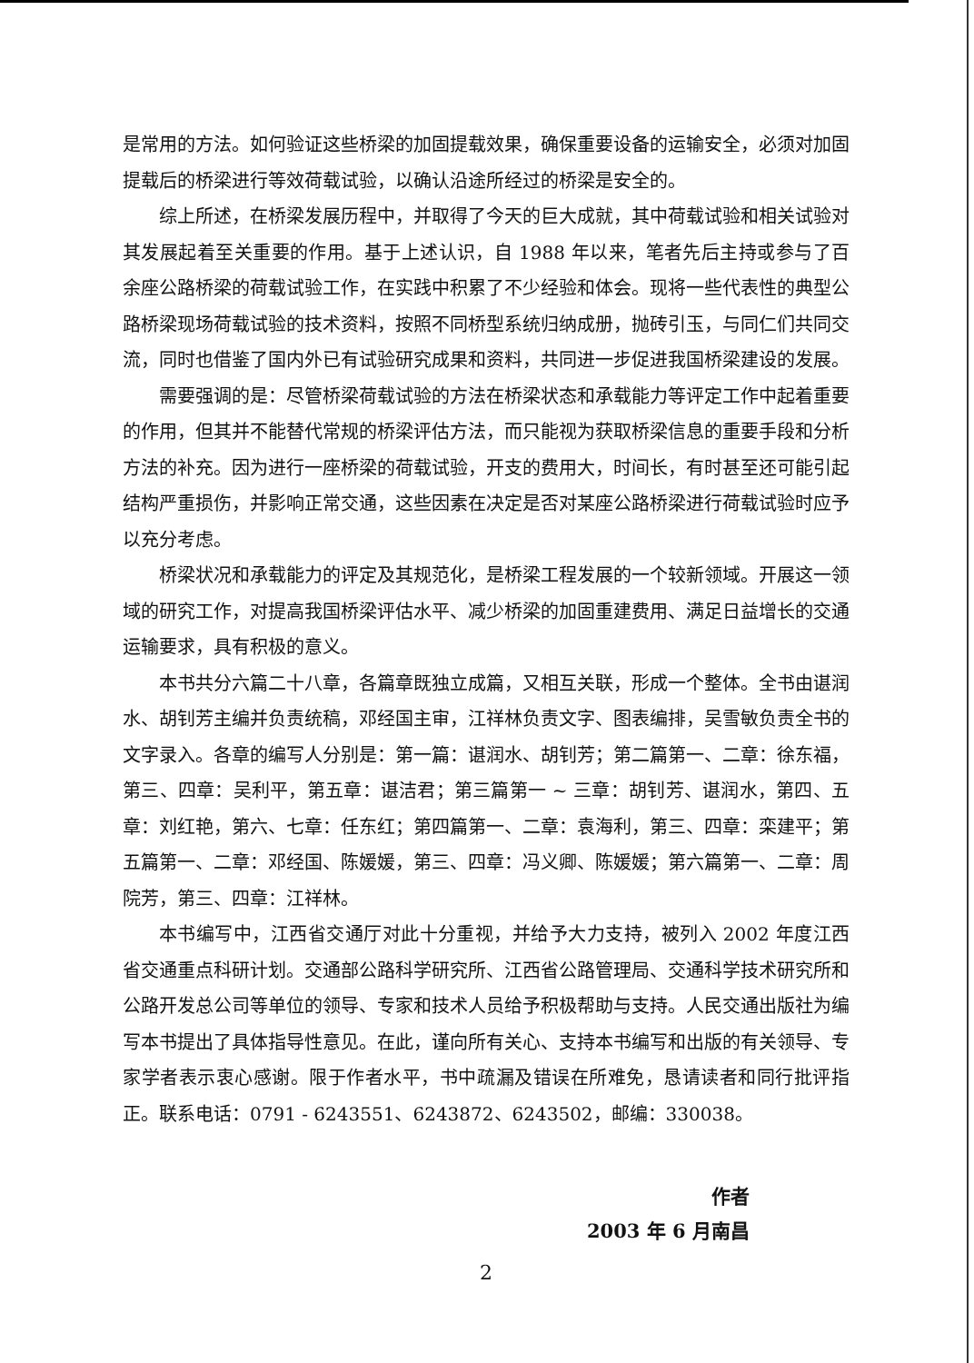是常用的方法。如何验证这些桥梁的加固提载效果，确保重要设备的运输安全，必须对加固提载后的桥梁进行等效荷载试验，以确认沿途所经过的桥梁是安全的。
综上所述，在桥梁发展历程中，并取得了今天的巨大成就，其中荷载试验和相关试验对其发展起着至关重要的作用。基于上述认识，自 1988 年以来，笔者先后主持或参与了百余座公路桥梁的荷载试验工作，在实践中积累了不少经验和体会。现将一些代表性的典型公路桥梁现场荷载试验的技术资料，按照不同桥型系统归纳成册，抛砖引玉，与同仁们共同交流，同时也借鉴了国内外已有试验研究成果和资料，共同进一步促进我国桥梁建设的发展。
需要强调的是：尽管桥梁荷载试验的方法在桥梁状态和承载能力等评定工作中起着重要的作用，但其并不能替代常规的桥梁评估方法，而只能视为获取桥梁信息的重要手段和分析方法的补充。因为进行一座桥梁的荷载试验，开支的费用大，时间长，有时甚至还可能引起结构严重损伤，并影响正常交通，这些因素在决定是否对某座公路桥梁进行荷载试验时应予以充分考虑。
桥梁状况和承载能力的评定及其规范化，是桥梁工程发展的一个较新领域。开展这一领域的研究工作，对提高我国桥梁评估水平、减少桥梁的加固重建费用、满足日益增长的交通运输要求，具有积极的意义。
本书共分六篇二十八章，各篇章既独立成篇，又相互关联，形成一个整体。全书由谌润水、胡钊芳主编并负责统稿，邓经国主审，江祥林负责文字、图表编排，吴雪敏负责全书的文字录入。各章的编写人分别是：第一篇：谌润水、胡钊芳；第二篇第一、二章：徐东福，第三、四章：吴利平，第五章：谌洁君；第三篇第一 ~ 三章：胡钊芳、谌润水，第四、五章：刘红艳，第六、七章：任东红；第四篇第一、二章：袁海利，第三、四章：栾建平；第五篇第一、二章：邓经国、陈媛媛，第三、四章：冯义卿、陈媛媛；第六篇第一、二章：周院芳，第三、四章：江祥林。
本书编写中，江西省交通厅对此十分重视，并给予大力支持，被列入 2002 年度江西省交通重点科研计划。交通部公路科学研究所、江西省公路管理局、交通科学技术研究所和公路开发总公司等单位的领导、专家和技术人员给予积极帮助与支持。人民交通出版社为编写本书提出了具体指导性意见。在此，谨向所有关心、支持本书编写和出版的有关领导、专家学者表示衷心感谢。限于作者水平，书中疏漏及错误在所难免，恳请读者和同行批评指正。联系电话：0791 - 6243551、6243872、6243502，邮编：330038。
作者
2003 年 6 月南昌
2